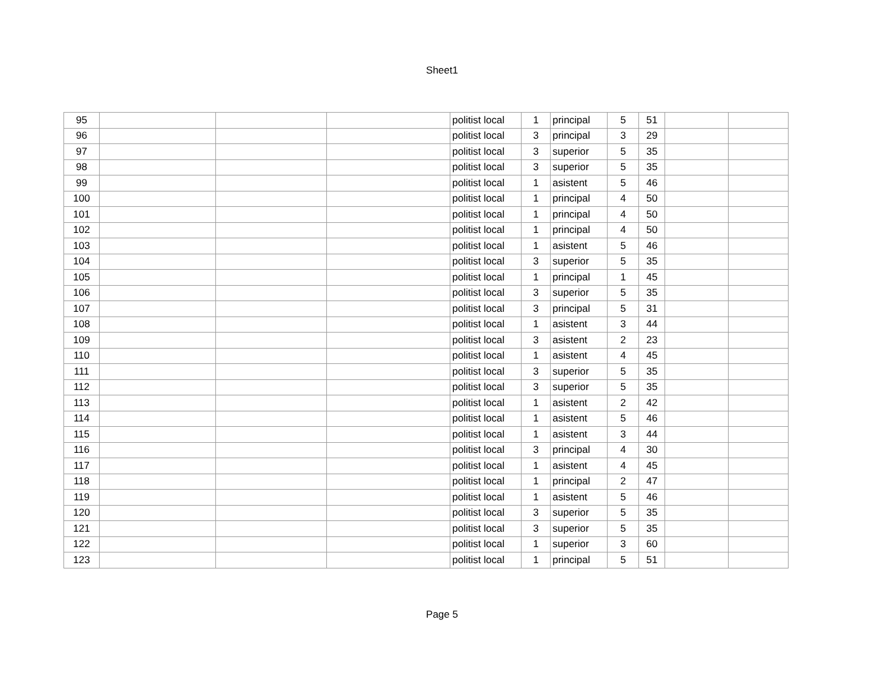Sheet1
| 95 | | | | politist local | 1 | principal | 5 | 51 | | |
| 96 | | | | politist local | 3 | principal | 3 | 29 | | |
| 97 | | | | politist local | 3 | superior | 5 | 35 | | |
| 98 | | | | politist local | 3 | superior | 5 | 35 | | |
| 99 | | | | politist local | 1 | asistent | 5 | 46 | | |
| 100 | | | | politist local | 1 | principal | 4 | 50 | | |
| 101 | | | | politist local | 1 | principal | 4 | 50 | | |
| 102 | | | | politist local | 1 | principal | 4 | 50 | | |
| 103 | | | | politist local | 1 | asistent | 5 | 46 | | |
| 104 | | | | politist local | 3 | superior | 5 | 35 | | |
| 105 | | | | politist local | 1 | principal | 1 | 45 | | |
| 106 | | | | politist local | 3 | superior | 5 | 35 | | |
| 107 | | | | politist local | 3 | principal | 5 | 31 | | |
| 108 | | | | politist local | 1 | asistent | 3 | 44 | | |
| 109 | | | | politist local | 3 | asistent | 2 | 23 | | |
| 110 | | | | politist local | 1 | asistent | 4 | 45 | | |
| 111 | | | | politist local | 3 | superior | 5 | 35 | | |
| 112 | | | | politist local | 3 | superior | 5 | 35 | | |
| 113 | | | | politist local | 1 | asistent | 2 | 42 | | |
| 114 | | | | politist local | 1 | asistent | 5 | 46 | | |
| 115 | | | | politist local | 1 | asistent | 3 | 44 | | |
| 116 | | | | politist local | 3 | principal | 4 | 30 | | |
| 117 | | | | politist local | 1 | asistent | 4 | 45 | | |
| 118 | | | | politist local | 1 | principal | 2 | 47 | | |
| 119 | | | | politist local | 1 | asistent | 5 | 46 | | |
| 120 | | | | politist local | 3 | superior | 5 | 35 | | |
| 121 | | | | politist local | 3 | superior | 5 | 35 | | |
| 122 | | | | politist local | 1 | superior | 3 | 60 | | |
| 123 | | | | politist local | 1 | principal | 5 | 51 | | |
Page 5